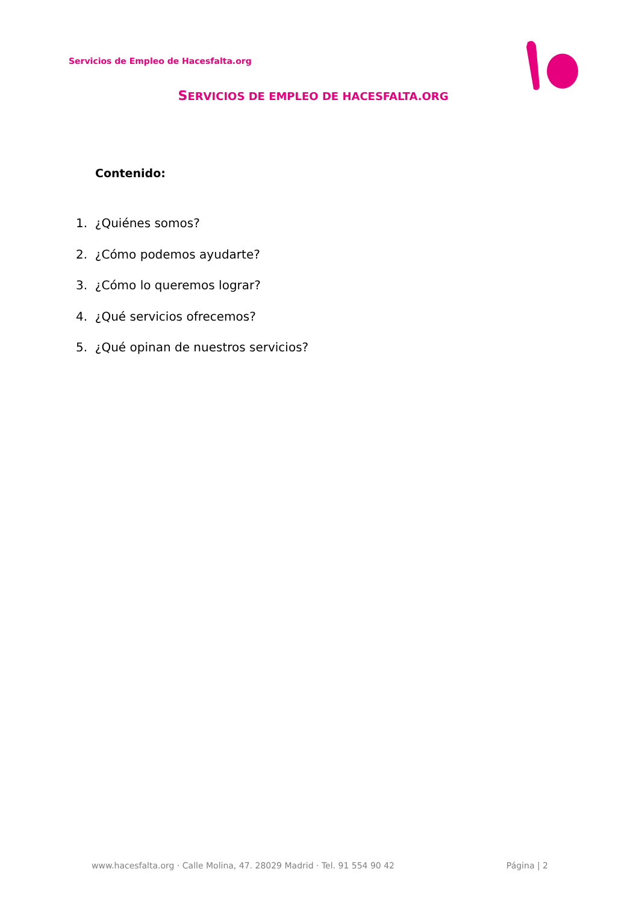Servicios de Empleo de Hacesfalta.org
SERVICIOS DE EMPLEO DE HACESFALTA.ORG
Contenido:
1. ¿Quiénes somos?
2. ¿Cómo podemos ayudarte?
3. ¿Cómo lo queremos lograr?
4. ¿Qué servicios ofrecemos?
5. ¿Qué opinan de nuestros servicios?
www.hacesfalta.org · Calle Molina, 47. 28029 Madrid · Tel. 91 554 90 42 Página | 2